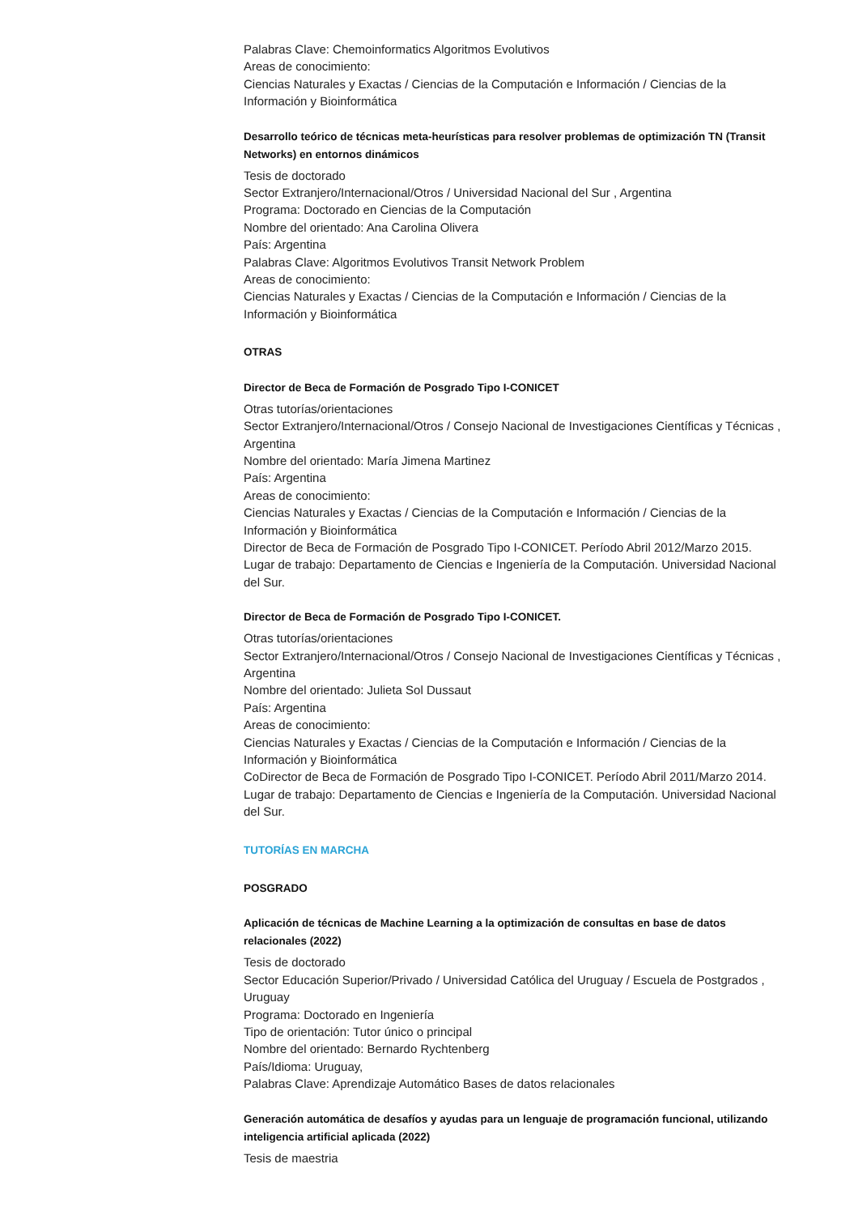Palabras Clave: Chemoinformatics Algoritmos Evolutivos
Areas de conocimiento:
Ciencias Naturales y Exactas / Ciencias de la Computación e Información / Ciencias de la Información y Bioinformática
Desarrollo teórico de técnicas meta-heurísticas para resolver problemas de optimización TN (Transit Networks) en entornos dinámicos
Tesis de doctorado
Sector Extranjero/Internacional/Otros / Universidad Nacional del Sur , Argentina
Programa: Doctorado en Ciencias de la Computación
Nombre del orientado: Ana Carolina Olivera
País: Argentina
Palabras Clave: Algoritmos Evolutivos Transit Network Problem
Areas de conocimiento:
Ciencias Naturales y Exactas / Ciencias de la Computación e Información / Ciencias de la Información y Bioinformática
OTRAS
Director de Beca de Formación de Posgrado Tipo I-CONICET
Otras tutorías/orientaciones
Sector Extranjero/Internacional/Otros / Consejo Nacional de Investigaciones Científicas y Técnicas , Argentina
Nombre del orientado: María Jimena Martinez
País: Argentina
Areas de conocimiento:
Ciencias Naturales y Exactas / Ciencias de la Computación e Información / Ciencias de la Información y Bioinformática
Director de Beca de Formación de Posgrado Tipo I-CONICET. Período Abril 2012/Marzo 2015. Lugar de trabajo: Departamento de Ciencias e Ingeniería de la Computación. Universidad Nacional del Sur.
Director de Beca de Formación de Posgrado Tipo I-CONICET.
Otras tutorías/orientaciones
Sector Extranjero/Internacional/Otros / Consejo Nacional de Investigaciones Científicas y Técnicas , Argentina
Nombre del orientado: Julieta Sol Dussaut
País: Argentina
Areas de conocimiento:
Ciencias Naturales y Exactas / Ciencias de la Computación e Información / Ciencias de la Información y Bioinformática
CoDirector de Beca de Formación de Posgrado Tipo I-CONICET. Período Abril 2011/Marzo 2014. Lugar de trabajo: Departamento de Ciencias e Ingeniería de la Computación. Universidad Nacional del Sur.
TUTORÍAS EN MARCHA
POSGRADO
Aplicación de técnicas de Machine Learning a la optimización de consultas en base de datos relacionales (2022)
Tesis de doctorado
Sector Educación Superior/Privado / Universidad Católica del Uruguay / Escuela de Postgrados , Uruguay
Programa: Doctorado en Ingeniería
Tipo de orientación: Tutor único o principal
Nombre del orientado: Bernardo Rychtenberg
País/Idioma: Uruguay,
Palabras Clave: Aprendizaje Automático Bases de datos relacionales
Generación automática de desafíos y ayudas para un lenguaje de programación funcional, utilizando inteligencia artificial aplicada (2022)
Tesis de maestria